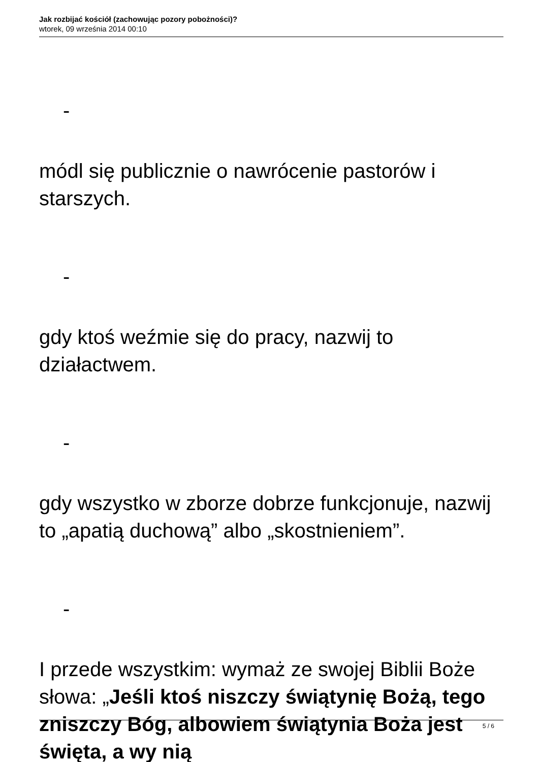Jak rozbijać kościół (zachowując pozory pobożności)?
wtorek, 09 września 2014 00:10
-
módl się publicznie o nawrócenie pastorów i starszych.
-
gdy ktoś weźmie się do pracy, nazwij to działactwem.
-
gdy wszystko w zborze dobrze funkcjonuje, nazwij to „apatią duchową” albo „skostnieniem”.
-
I przede wszystkim: wymaż ze swojej Biblii Boże słowa: „Jeśli ktoś niszczy świątynię Bożą, tego zniszczy Bóg, albowiem świątynia Boża jest święta, a wy nią
5 / 6